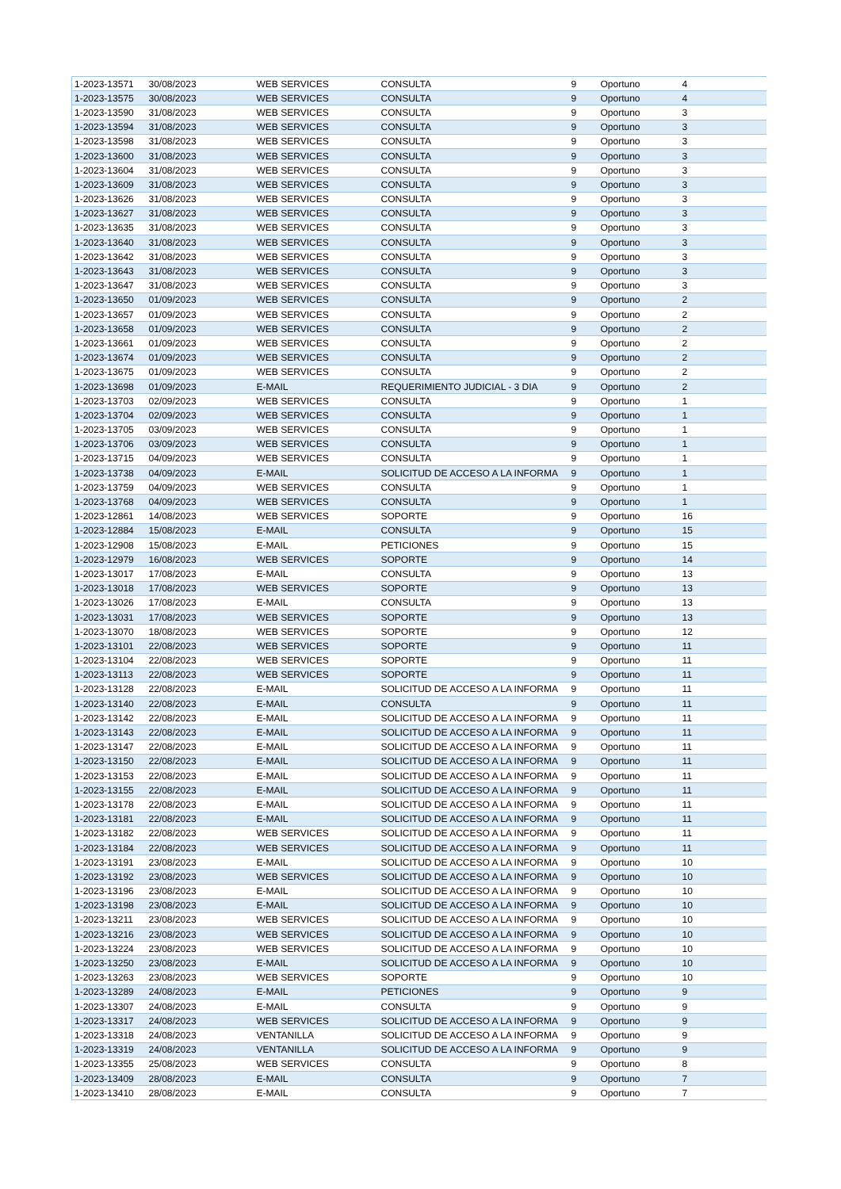| 1-2023-13571 | 30/08/2023 | WEB SERVICES | CONSULTA | 9 | Oportuno | 4 |
| 1-2023-13575 | 30/08/2023 | WEB SERVICES | CONSULTA | 9 | Oportuno | 4 |
| 1-2023-13590 | 31/08/2023 | WEB SERVICES | CONSULTA | 9 | Oportuno | 3 |
| 1-2023-13594 | 31/08/2023 | WEB SERVICES | CONSULTA | 9 | Oportuno | 3 |
| 1-2023-13598 | 31/08/2023 | WEB SERVICES | CONSULTA | 9 | Oportuno | 3 |
| 1-2023-13600 | 31/08/2023 | WEB SERVICES | CONSULTA | 9 | Oportuno | 3 |
| 1-2023-13604 | 31/08/2023 | WEB SERVICES | CONSULTA | 9 | Oportuno | 3 |
| 1-2023-13609 | 31/08/2023 | WEB SERVICES | CONSULTA | 9 | Oportuno | 3 |
| 1-2023-13626 | 31/08/2023 | WEB SERVICES | CONSULTA | 9 | Oportuno | 3 |
| 1-2023-13627 | 31/08/2023 | WEB SERVICES | CONSULTA | 9 | Oportuno | 3 |
| 1-2023-13635 | 31/08/2023 | WEB SERVICES | CONSULTA | 9 | Oportuno | 3 |
| 1-2023-13640 | 31/08/2023 | WEB SERVICES | CONSULTA | 9 | Oportuno | 3 |
| 1-2023-13642 | 31/08/2023 | WEB SERVICES | CONSULTA | 9 | Oportuno | 3 |
| 1-2023-13643 | 31/08/2023 | WEB SERVICES | CONSULTA | 9 | Oportuno | 3 |
| 1-2023-13647 | 31/08/2023 | WEB SERVICES | CONSULTA | 9 | Oportuno | 3 |
| 1-2023-13650 | 01/09/2023 | WEB SERVICES | CONSULTA | 9 | Oportuno | 2 |
| 1-2023-13657 | 01/09/2023 | WEB SERVICES | CONSULTA | 9 | Oportuno | 2 |
| 1-2023-13658 | 01/09/2023 | WEB SERVICES | CONSULTA | 9 | Oportuno | 2 |
| 1-2023-13661 | 01/09/2023 | WEB SERVICES | CONSULTA | 9 | Oportuno | 2 |
| 1-2023-13674 | 01/09/2023 | WEB SERVICES | CONSULTA | 9 | Oportuno | 2 |
| 1-2023-13675 | 01/09/2023 | WEB SERVICES | CONSULTA | 9 | Oportuno | 2 |
| 1-2023-13698 | 01/09/2023 | E-MAIL | REQUERIMIENTO JUDICIAL - 3 DIA | 9 | Oportuno | 2 |
| 1-2023-13703 | 02/09/2023 | WEB SERVICES | CONSULTA | 9 | Oportuno | 1 |
| 1-2023-13704 | 02/09/2023 | WEB SERVICES | CONSULTA | 9 | Oportuno | 1 |
| 1-2023-13705 | 03/09/2023 | WEB SERVICES | CONSULTA | 9 | Oportuno | 1 |
| 1-2023-13706 | 03/09/2023 | WEB SERVICES | CONSULTA | 9 | Oportuno | 1 |
| 1-2023-13715 | 04/09/2023 | WEB SERVICES | CONSULTA | 9 | Oportuno | 1 |
| 1-2023-13738 | 04/09/2023 | E-MAIL | SOLICITUD DE ACCESO A LA INFORMA | 9 | Oportuno | 1 |
| 1-2023-13759 | 04/09/2023 | WEB SERVICES | CONSULTA | 9 | Oportuno | 1 |
| 1-2023-13768 | 04/09/2023 | WEB SERVICES | CONSULTA | 9 | Oportuno | 1 |
| 1-2023-12861 | 14/08/2023 | WEB SERVICES | SOPORTE | 9 | Oportuno | 16 |
| 1-2023-12884 | 15/08/2023 | E-MAIL | CONSULTA | 9 | Oportuno | 15 |
| 1-2023-12908 | 15/08/2023 | E-MAIL | PETICIONES | 9 | Oportuno | 15 |
| 1-2023-12979 | 16/08/2023 | WEB SERVICES | SOPORTE | 9 | Oportuno | 14 |
| 1-2023-13017 | 17/08/2023 | E-MAIL | CONSULTA | 9 | Oportuno | 13 |
| 1-2023-13018 | 17/08/2023 | WEB SERVICES | SOPORTE | 9 | Oportuno | 13 |
| 1-2023-13026 | 17/08/2023 | E-MAIL | CONSULTA | 9 | Oportuno | 13 |
| 1-2023-13031 | 17/08/2023 | WEB SERVICES | SOPORTE | 9 | Oportuno | 13 |
| 1-2023-13070 | 18/08/2023 | WEB SERVICES | SOPORTE | 9 | Oportuno | 12 |
| 1-2023-13101 | 22/08/2023 | WEB SERVICES | SOPORTE | 9 | Oportuno | 11 |
| 1-2023-13104 | 22/08/2023 | WEB SERVICES | SOPORTE | 9 | Oportuno | 11 |
| 1-2023-13113 | 22/08/2023 | WEB SERVICES | SOPORTE | 9 | Oportuno | 11 |
| 1-2023-13128 | 22/08/2023 | E-MAIL | SOLICITUD DE ACCESO A LA INFORMA | 9 | Oportuno | 11 |
| 1-2023-13140 | 22/08/2023 | E-MAIL | CONSULTA | 9 | Oportuno | 11 |
| 1-2023-13142 | 22/08/2023 | E-MAIL | SOLICITUD DE ACCESO A LA INFORMA | 9 | Oportuno | 11 |
| 1-2023-13143 | 22/08/2023 | E-MAIL | SOLICITUD DE ACCESO A LA INFORMA | 9 | Oportuno | 11 |
| 1-2023-13147 | 22/08/2023 | E-MAIL | SOLICITUD DE ACCESO A LA INFORMA | 9 | Oportuno | 11 |
| 1-2023-13150 | 22/08/2023 | E-MAIL | SOLICITUD DE ACCESO A LA INFORMA | 9 | Oportuno | 11 |
| 1-2023-13153 | 22/08/2023 | E-MAIL | SOLICITUD DE ACCESO A LA INFORMA | 9 | Oportuno | 11 |
| 1-2023-13155 | 22/08/2023 | E-MAIL | SOLICITUD DE ACCESO A LA INFORMA | 9 | Oportuno | 11 |
| 1-2023-13178 | 22/08/2023 | E-MAIL | SOLICITUD DE ACCESO A LA INFORMA | 9 | Oportuno | 11 |
| 1-2023-13181 | 22/08/2023 | E-MAIL | SOLICITUD DE ACCESO A LA INFORMA | 9 | Oportuno | 11 |
| 1-2023-13182 | 22/08/2023 | WEB SERVICES | SOLICITUD DE ACCESO A LA INFORMA | 9 | Oportuno | 11 |
| 1-2023-13184 | 22/08/2023 | WEB SERVICES | SOLICITUD DE ACCESO A LA INFORMA | 9 | Oportuno | 11 |
| 1-2023-13191 | 23/08/2023 | E-MAIL | SOLICITUD DE ACCESO A LA INFORMA | 9 | Oportuno | 10 |
| 1-2023-13192 | 23/08/2023 | WEB SERVICES | SOLICITUD DE ACCESO A LA INFORMA | 9 | Oportuno | 10 |
| 1-2023-13196 | 23/08/2023 | E-MAIL | SOLICITUD DE ACCESO A LA INFORMA | 9 | Oportuno | 10 |
| 1-2023-13198 | 23/08/2023 | E-MAIL | SOLICITUD DE ACCESO A LA INFORMA | 9 | Oportuno | 10 |
| 1-2023-13211 | 23/08/2023 | WEB SERVICES | SOLICITUD DE ACCESO A LA INFORMA | 9 | Oportuno | 10 |
| 1-2023-13216 | 23/08/2023 | WEB SERVICES | SOLICITUD DE ACCESO A LA INFORMA | 9 | Oportuno | 10 |
| 1-2023-13224 | 23/08/2023 | WEB SERVICES | SOLICITUD DE ACCESO A LA INFORMA | 9 | Oportuno | 10 |
| 1-2023-13250 | 23/08/2023 | E-MAIL | SOLICITUD DE ACCESO A LA INFORMA | 9 | Oportuno | 10 |
| 1-2023-13263 | 23/08/2023 | WEB SERVICES | SOPORTE | 9 | Oportuno | 10 |
| 1-2023-13289 | 24/08/2023 | E-MAIL | PETICIONES | 9 | Oportuno | 9 |
| 1-2023-13307 | 24/08/2023 | E-MAIL | CONSULTA | 9 | Oportuno | 9 |
| 1-2023-13317 | 24/08/2023 | WEB SERVICES | SOLICITUD DE ACCESO A LA INFORMA | 9 | Oportuno | 9 |
| 1-2023-13318 | 24/08/2023 | VENTANILLA | SOLICITUD DE ACCESO A LA INFORMA | 9 | Oportuno | 9 |
| 1-2023-13319 | 24/08/2023 | VENTANILLA | SOLICITUD DE ACCESO A LA INFORMA | 9 | Oportuno | 9 |
| 1-2023-13355 | 25/08/2023 | WEB SERVICES | CONSULTA | 9 | Oportuno | 8 |
| 1-2023-13409 | 28/08/2023 | E-MAIL | CONSULTA | 9 | Oportuno | 7 |
| 1-2023-13410 | 28/08/2023 | E-MAIL | CONSULTA | 9 | Oportuno | 7 |